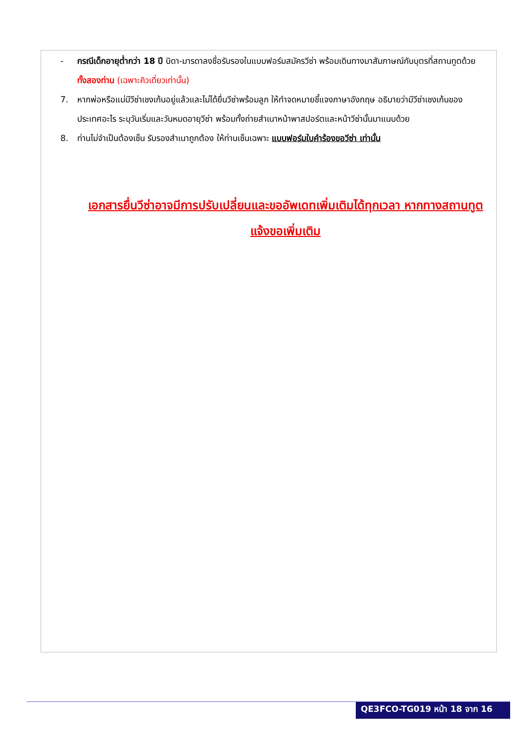- กรณีเด็กอายุต่ำกว่า 18 ปี บิดา-มารดาลงชื่อรับรองในแบบฟอร์มสมัครวีซ่า พร้อมเดินทางมาสัมภาษณ์กับบุตรที่สถานทูตด้วย ทั้งสองท่าน (เฉพาะคิวเดี่ยวเท่านั้น)
7. หากพ่อหรือแม่มีวีซ่าเชงเก้นอยู่แล้วและไม่ได้ยื่นวีซ่าพร้อมลูก ให้ทำจดหมายชี้แจงภาษาอังกฤษ อธิบายว่ามีวีซ่าเชงเก้นของประเทศอะไร ระบุวันเริ่มและวันหมดอายุวีซ่า พร้อมทั้งถ่ายสำเนาหน้าพาสปอร์ตและหน้าวีซ่านั้นมาแนบด้วย
8. ท่านไม่จำเป็นต้องเซ็น รับรองสำเนาถูกต้อง ให้ท่านเซ็นเฉพาะ แบบฟอร์มใบคำร้องขอวีซ่า เท่านั้น
เอกสารยื่นวีซ่าอาจมีการปรับเปลี่ยนและขออัพเดทเพิ่มเติมได้ทุกเวลา หากทางสถานทูตแจ้งขอเพิ่มเติม
QE3FCO-TG019 หน้า 18 จาก 16